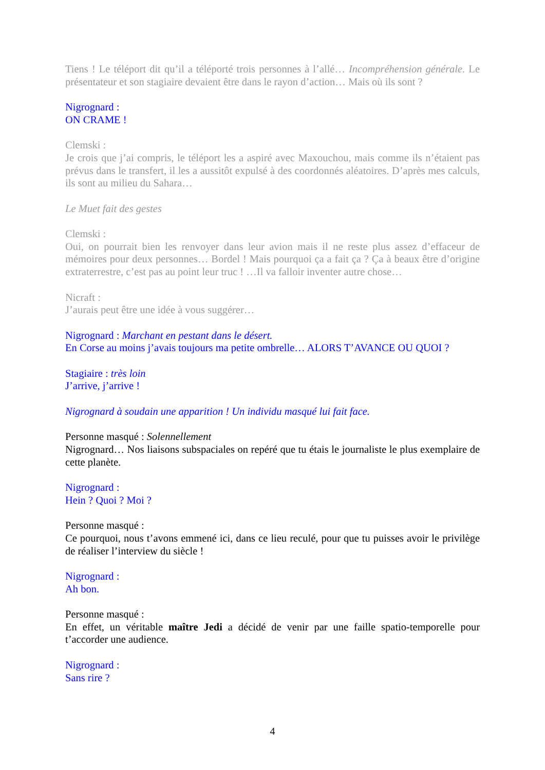Tiens ! Le téléport dit qu’il a téléporté trois personnes à l’allé… Incompréhension générale. Le présentateur et son stagiaire devaient être dans le rayon d’action… Mais où ils sont ?
Nigrognard :
ON CRAME !
Clemski :
Je crois que j’ai compris, le téléport les a aspiré avec Maxouchou, mais comme ils n’étaient pas prévus dans le transfert, il les a aussitôt expulsé à des coordonnés aléatoires. D’après mes calculs, ils sont au milieu du Sahara…
Le Muet fait des gestes
Clemski :
Oui, on pourrait bien les renvoyer dans leur avion mais il ne reste plus assez d’effaceur de mémoires pour deux personnes… Bordel ! Mais pourquoi ça a fait ça ? Ça à beaux être d’origine extraterrestre, c’est pas au point leur truc ! …Il va falloir inventer autre chose…
Nicraft :
J’aurais peut être une idée à vous suggérer…
Nigrognard : Marchant en pestant dans le désert.
En Corse au moins j’avais toujours ma petite ombrelle… ALORS T’AVANCE OU QUOI ?
Stagiaire : très loin
J’arrive, j’arrive !
Nigrognard à soudain une apparition ! Un individu masqué lui fait face.
Personne masqué : Solennellement
Nigrognard… Nos liaisons subspaciales on repéré que tu étais le journaliste le plus exemplaire de cette planète.
Nigrognard :
Hein ? Quoi ? Moi ?
Personne masqué :
Ce pourquoi, nous t’avons emmené ici, dans ce lieu reculé, pour que tu puisses avoir le privilège de réaliser l’interview du siècle !
Nigrognard :
Ah bon.
Personne masqué :
En effet, un véritable maître Jedi a décidé de venir par une faille spatio-temporelle pour t’accorder une audience.
Nigrognard :
Sans rire ?
4